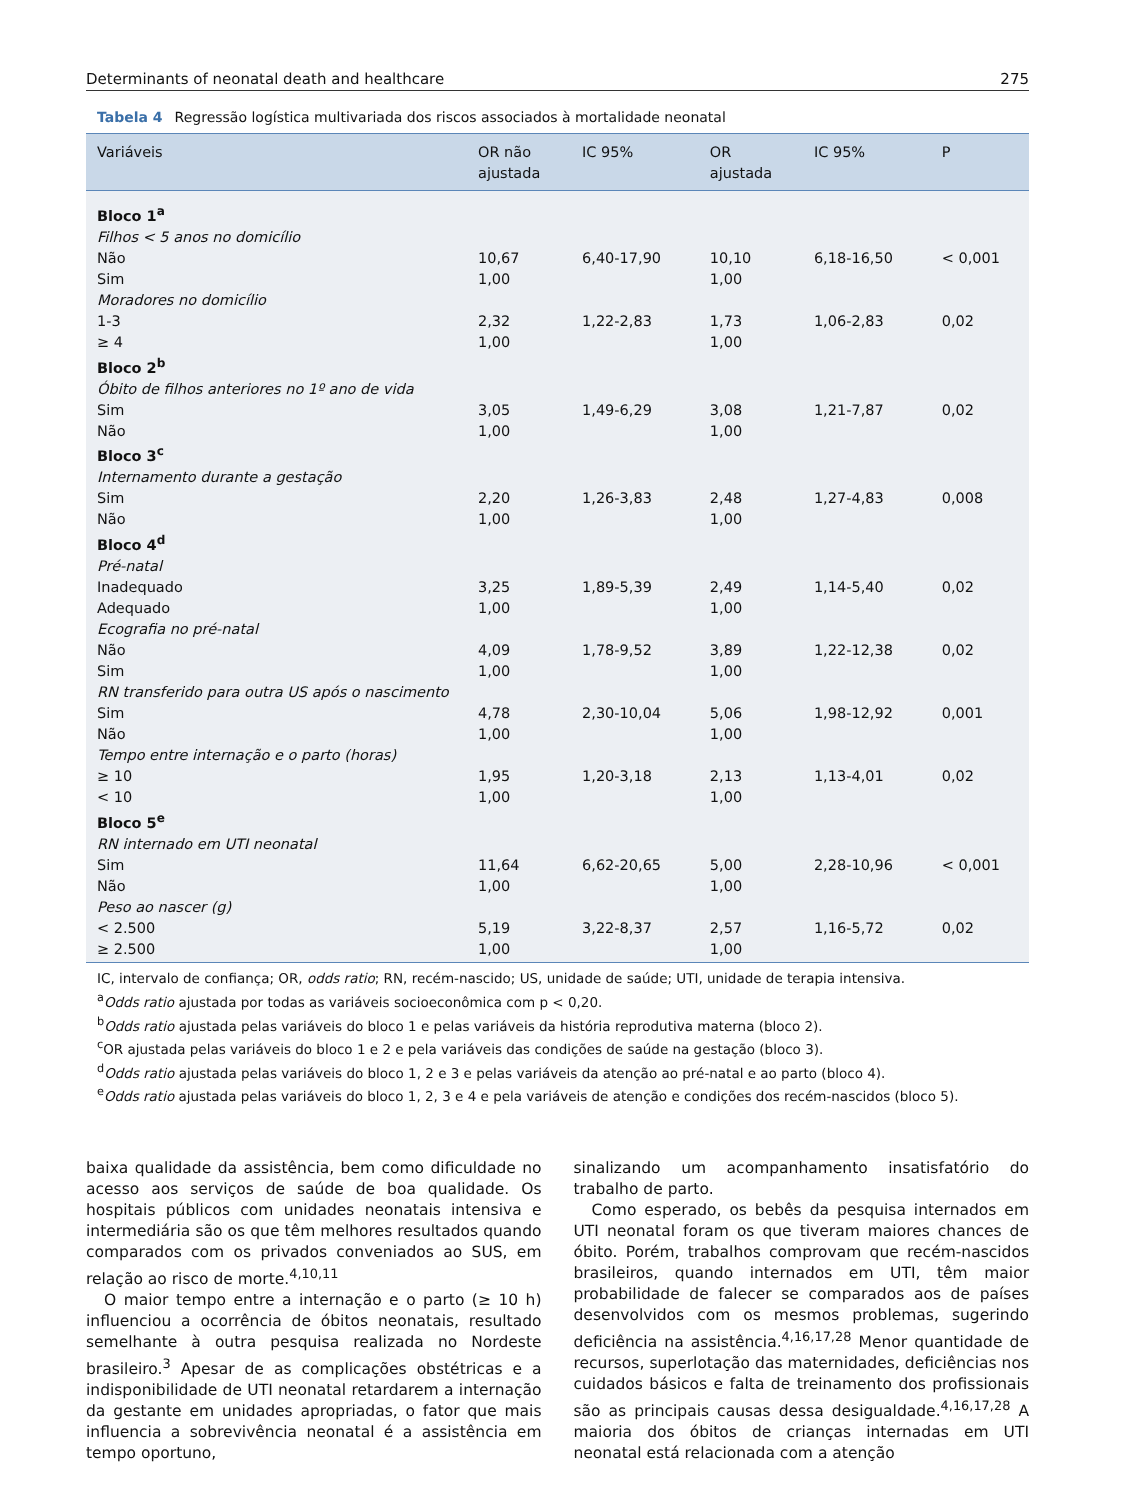Determinants of neonatal death and healthcare 275
Tabela 4 Regressão logística multivariada dos riscos associados à mortalidade neonatal
| Variáveis | OR não ajustada | IC 95% | OR ajustada | IC 95% | P |
| --- | --- | --- | --- | --- | --- |
| Bloco 1<sup>a</sup> | | | | | |
| Filhos < 5 anos no domicílio | | | | | |
| Não | 10,67 | 6,40-17,90 | 10,10 | 6,18-16,50 | < 0,001 |
| Sim | 1,00 | | 1,00 | | |
| Moradores no domicílio | | | | | |
| 1-3 | 2,32 | 1,22-2,83 | 1,73 | 1,06-2,83 | 0,02 |
| ≥ 4 | 1,00 | | 1,00 | | |
| Bloco 2<sup>b</sup> | | | | | |
| Óbito de filhos anteriores no 1º ano de vida | | | | | |
| Sim | 3,05 | 1,49-6,29 | 3,08 | 1,21-7,87 | 0,02 |
| Não | 1,00 | | 1,00 | | |
| Bloco 3<sup>c</sup> | | | | | |
| Internamento durante a gestação | | | | | |
| Sim | 2,20 | 1,26-3,83 | 2,48 | 1,27-4,83 | 0,008 |
| Não | 1,00 | | 1,00 | | |
| Bloco 4<sup>d</sup> | | | | | |
| Pré-natal | | | | | |
| Inadequado | 3,25 | 1,89-5,39 | 2,49 | 1,14-5,40 | 0,02 |
| Adequado | 1,00 | | 1,00 | | |
| Ecografia no pré-natal | | | | | |
| Não | 4,09 | 1,78-9,52 | 3,89 | 1,22-12,38 | 0,02 |
| Sim | 1,00 | | 1,00 | | |
| RN transferido para outra US após o nascimento | | | | | |
| Sim | 4,78 | 2,30-10,04 | 5,06 | 1,98-12,92 | 0,001 |
| Não | 1,00 | | 1,00 | | |
| Tempo entre internação e o parto (horas) | | | | | |
| ≥ 10 | 1,95 | 1,20-3,18 | 2,13 | 1,13-4,01 | 0,02 |
| < 10 | 1,00 | | 1,00 | | |
| Bloco 5<sup>e</sup> | | | | | |
| RN internado em UTI neonatal | | | | | |
| Sim | 11,64 | 6,62-20,65 | 5,00 | 2,28-10,96 | < 0,001 |
| Não | 1,00 | | 1,00 | | |
| Peso ao nascer (g) | | | | | |
| < 2.500 | 5,19 | 3,22-8,37 | 2,57 | 1,16-5,72 | 0,02 |
| ≥ 2.500 | 1,00 | | 1,00 | | |
IC, intervalo de confiança; OR, odds ratio; RN, recém-nascido; US, unidade de saúde; UTI, unidade de terapia intensiva.
<sup>a</sup> Odds ratio ajustada por todas as variáveis socioeconômica com p < 0,20.
<sup>b</sup> Odds ratio ajustada pelas variáveis do bloco 1 e pelas variáveis da história reprodutiva materna (bloco 2).
<sup>c</sup> OR ajustada pelas variáveis do bloco 1 e 2 e pela variáveis das condições de saúde na gestação (bloco 3).
<sup>d</sup> Odds ratio ajustada pelas variáveis do bloco 1, 2 e 3 e pelas variáveis da atenção ao pré-natal e ao parto (bloco 4).
<sup>e</sup> Odds ratio ajustada pelas variáveis do bloco 1, 2, 3 e 4 e pela variáveis de atenção e condições dos recém-nascidos (bloco 5).
baixa qualidade da assistência, bem como dificuldade no acesso aos serviços de saúde de boa qualidade. Os hospitais públicos com unidades neonatais intensiva e intermediária são os que têm melhores resultados quando comparados com os privados conveniados ao SUS, em relação ao risco de morte.<sup>4,10,11</sup>
O maior tempo entre a internação e o parto (≥ 10 h) influenciou a ocorrência de óbitos neonatais, resultado semelhante à outra pesquisa realizada no Nordeste brasileiro.<sup>3</sup> Apesar de as complicações obstétricas e a indisponibilidade de UTI neonatal retardarem a internação da gestante em unidades apropriadas, o fator que mais influencia a sobrevivência neonatal é a assistência em tempo oportuno,
sinalizando um acompanhamento insatisfatório do trabalho de parto.
Como esperado, os bebês da pesquisa internados em UTI neonatal foram os que tiveram maiores chances de óbito. Porém, trabalhos comprovam que recém-nascidos brasileiros, quando internados em UTI, têm maior probabilidade de falecer se comparados aos de países desenvolvidos com os mesmos problemas, sugerindo deficiência na assistência.<sup>4,16,17,28</sup> Menor quantidade de recursos, superlotação das maternidades, deficiências nos cuidados básicos e falta de treinamento dos profissionais são as principais causas dessa desigualdade.<sup>4,16,17,28</sup> A maioria dos óbitos de crianças internadas em UTI neonatal está relacionada com a atenção